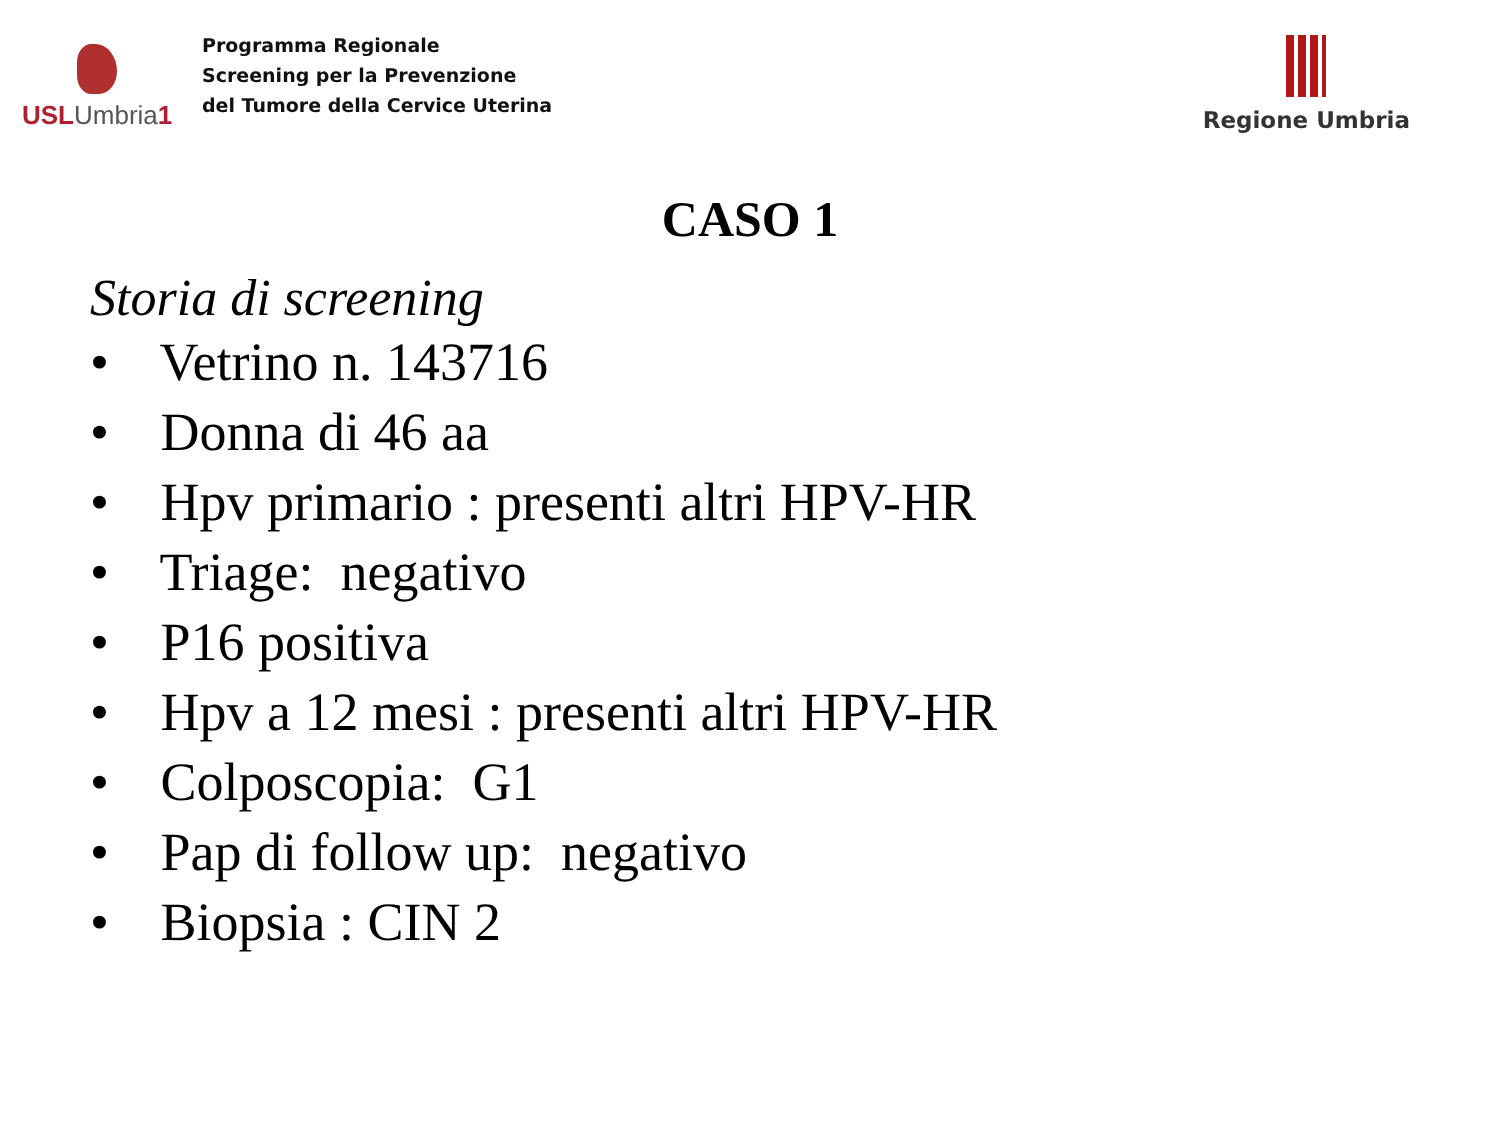USLUmbria1
Programma Regionale
Screening per la Prevenzione
del Tumore della Cervice Uterina
Regione Umbria
CASO 1
Storia di screening
• Vetrino n. 143716
• Donna di 46 aa
• Hpv primario : presenti altri HPV-HR
• Triage: negativo
• P16 positiva
• Hpv a 12 mesi : presenti altri HPV-HR
• Colposcopia: G1
• Pap di follow up: negativo
• Biopsia : CIN 2